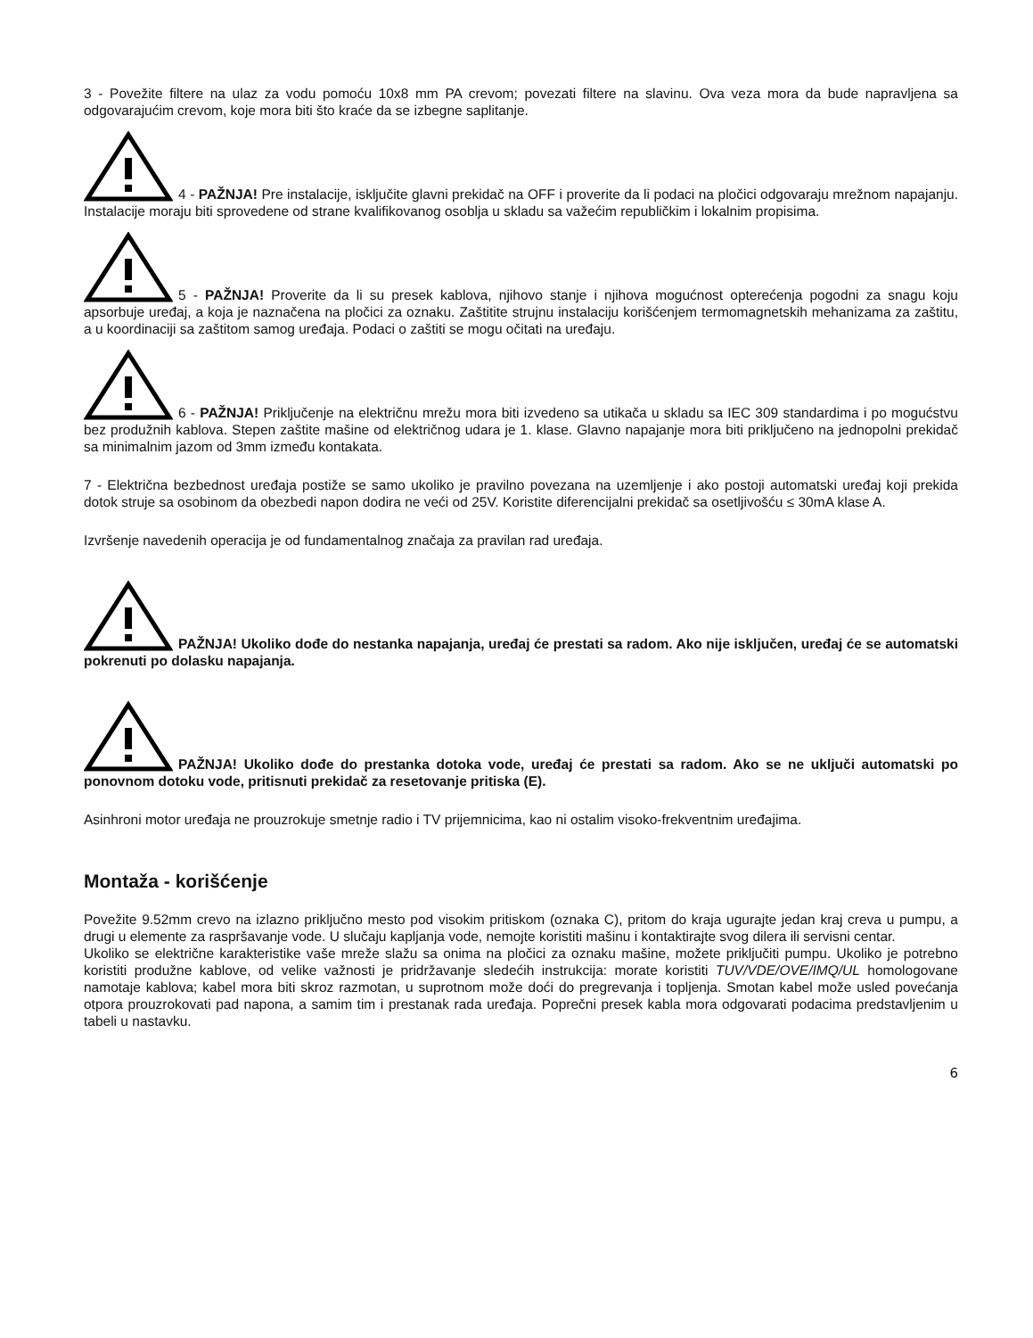3 - Povežite filtere na ulaz za vodu pomoću 10x8 mm PA crevom; povezati filtere na slavinu. Ova veza mora da bude napravljena sa odgovarajućim crevom, koje mora biti što kraće da se izbegne saplitanje.
4 - PAŽNJA! Pre instalacije, isključite glavni prekidač na OFF i proverite da li podaci na pločici odgovaraju mrežnom napajanju. Instalacije moraju biti sprovedene od strane kvalifikovanog osoblja u skladu sa važećim republičkim i lokalnim propisima.
5 - PAŽNJA! Proverite da li su presek kablova, njihovo stanje i njihova mogućnost opterećenja pogodni za snagu koju apsorbuje uređaj, a koja je naznačena na pločici za oznaku. Zaštitite strujnu instalaciju korišćenjem termomagnetskih mehanizama za zaštitu, a u koordinaciji sa zaštitom samog uređaja. Podaci o zaštiti se mogu očitati na uređaju.
6 - PAŽNJA! Priključenje na električnu mrežu mora biti izvedeno sa utikača u skladu sa IEC 309 standardima i po mogućstvu bez produžnih kablova. Stepen zaštite mašine od električnog udara je 1. klase. Glavno napajanje mora biti priključeno na jednopolni prekidač sa minimalnim jazom od 3mm između kontakata.
7 - Električna bezbednost uređaja postiže se samo ukoliko je pravilno povezana na uzemljenje i ako postoji automatski uređaj koji prekida dotok struje sa osobinom da obezbedi napon dodira ne veći od 25V. Koristite diferencijalni prekidač sa osetljivošću ≤ 30mA klase A.
Izvršenje navedenih operacija je od fundamentalnog značaja za pravilan rad uređaja.
PAŽNJA! Ukoliko dođe do nestanka napajanja, uređaj će prestati sa radom. Ako nije isključen, uređaj će se automatski pokrenuti po dolasku napajanja.
PAŽNJA! Ukoliko dođe do prestanka dotoka vode, uređaj će prestati sa radom. Ako se ne uključi automatski po ponovnom dotoku vode, pritisnuti prekidač za resetovanje pritiska (E).
Asinhroni motor uređaja ne prouzrokuje smetnje radio i TV prijemnicima, kao ni ostalim visoko-frekventnim uređajima.
Montaža - korišćenje
Povežite 9.52mm crevo na izlazno priključno mesto pod visokim pritiskom (oznaka C), pritom do kraja ugurajte jedan kraj creva u pumpu, a drugi u elemente za raspršavanje vode. U slučaju kapljanja vode, nemojte koristiti mašinu i kontaktirajte svog dilera ili servisni centar.
Ukoliko se električne karakteristike vaše mreže slažu sa onima na pločici za oznaku mašine, možete priključiti pumpu. Ukoliko je potrebno koristiti produžne kablove, od velike važnosti je pridržavanje sledećih instrukcija: morate koristiti TUV/VDE/OVE/IMQ/UL homologovane namotaje kablova; kabel mora biti skroz razmotan, u suprotnom može doći do pregrevanja i topljenja. Smotan kabel može usled povećanja otpora prouzrokovati pad napona, a samim tim i prestanak rada uređaja. Poprečni presek kabla mora odgovarati podacima predstavljenim u tabeli u nastavku.
6